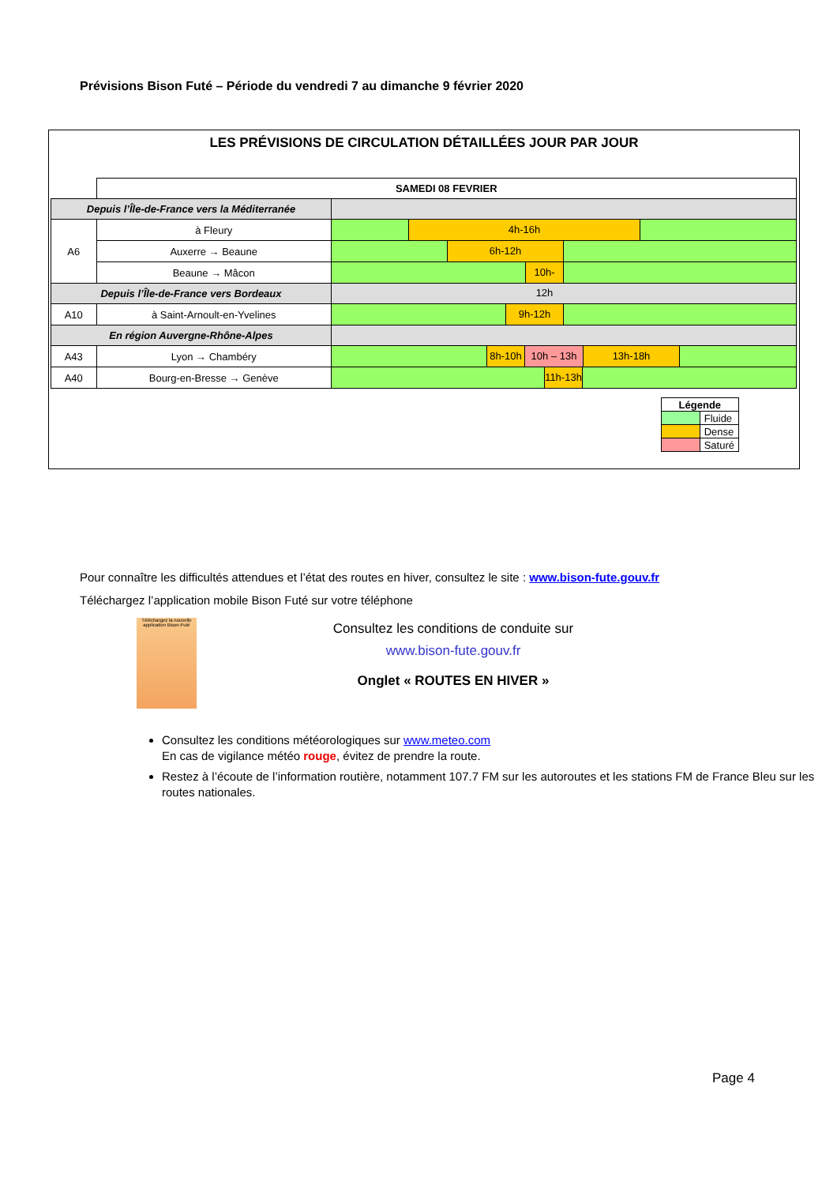Prévisions Bison Futé – Période du vendredi 7 au dimanche 9 février 2020
LES PRÉVISIONS DE CIRCULATION DÉTAILLÉES JOUR PAR JOUR
| | SAMEDI 08 FEVRIER | |
| Depuis l’Île-de-France vers la Méditerranée | | |
| A6 | à Fleury | 4h-16h |
| | Auxerre → Beaune | 6h-12h |
| | Beaune → Mâcon | 10h-12h |
| Depuis l’Île-de-France vers Bordeaux | | |
| A10 | à Saint-Arnoult-en-Yvelines | 9h-12h |
| En région Auvergne-Rhône-Alpes | | |
| A43 | Lyon → Chambéry | 8h-10h 10h – 13h 13h-18h |
| A40 | Bourg-en-Bresse → Genève | 11h-13h |
| Légende | |
| --- | --- |
| | Fluide |
| | Dense |
| | Saturé |
Pour connaître les difficultés attendues et l’état des routes en hiver, consultez le site : www.bison-fute.gouv.fr
Téléchargez l’application mobile Bison Futé sur votre téléphone
Téléchargez la nouvelle application Bison-Futé
Consultez les conditions de conduite sur
www.bison-fute.gouv.fr
Onglet « ROUTES EN HIVER »
Consultez les conditions météorologiques sur www.meteo.com
En cas de vigilance météo rouge, évitez de prendre la route.
Restez à l’écoute de l’information routière, notamment 107.7 FM sur les autoroutes et les stations FM de France Bleu sur les routes nationales.
Page 4